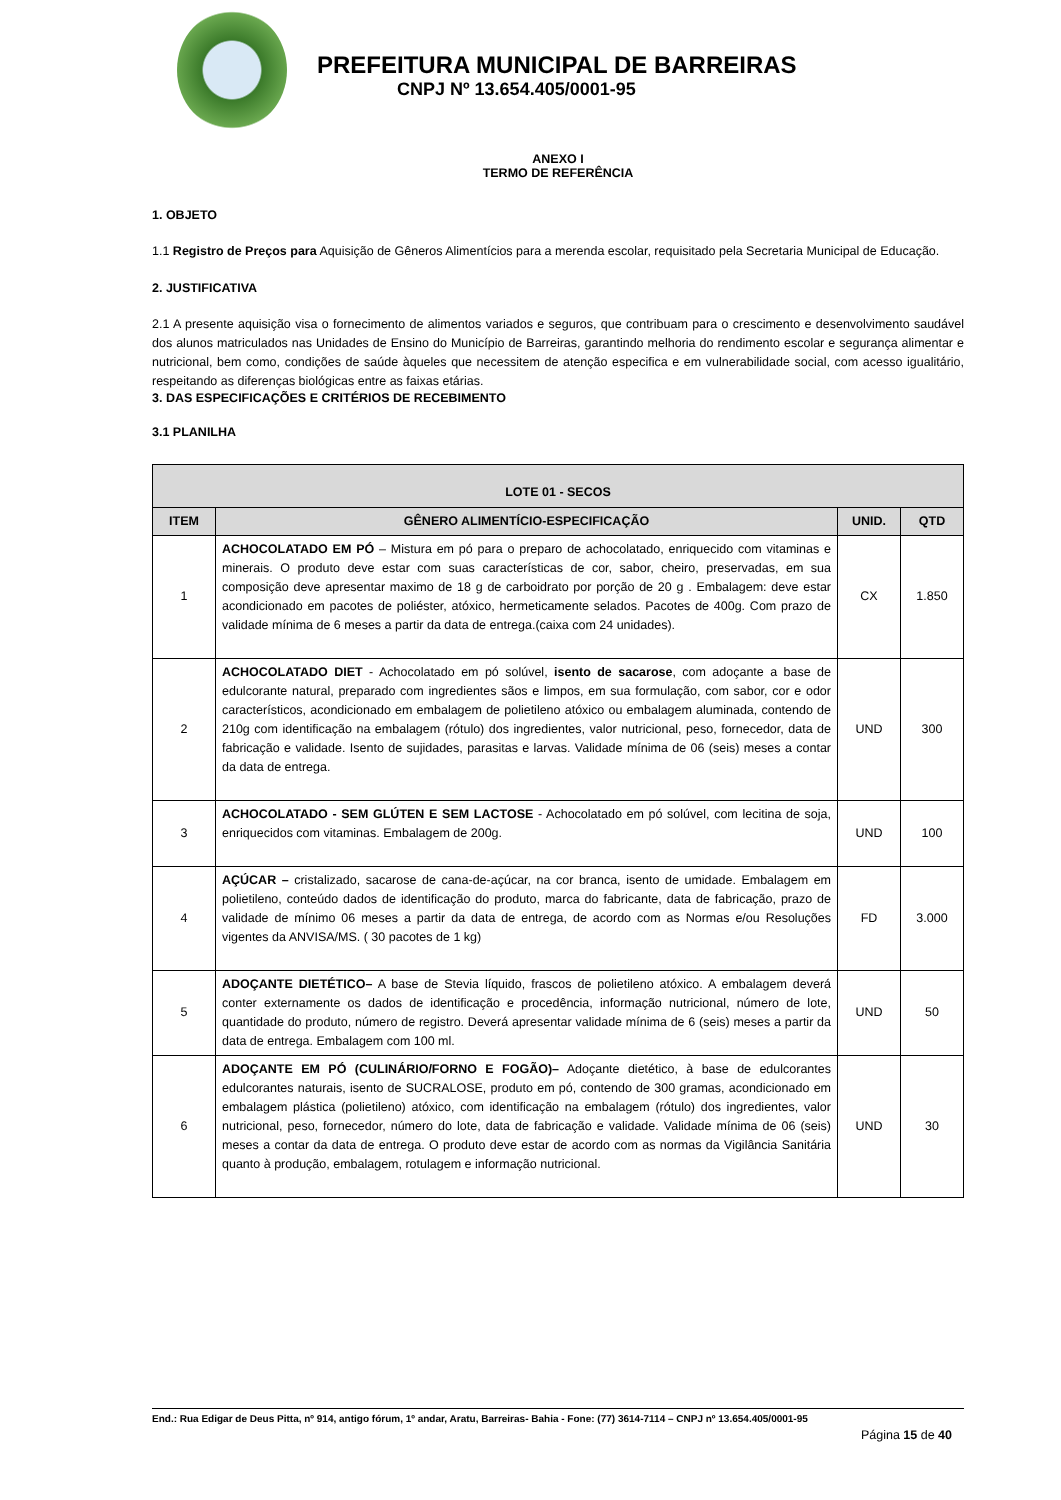PREFEITURA MUNICIPAL DE BARREIRAS
CNPJ Nº 13.654.405/0001-95
ANEXO I
TERMO DE REFERÊNCIA
1. OBJETO
1.1 Registro de Preços para Aquisição de Gêneros Alimentícios para a merenda escolar, requisitado pela Secretaria Municipal de Educação.
2. JUSTIFICATIVA
2.1 A presente aquisição visa o fornecimento de alimentos variados e seguros, que contribuam para o crescimento e desenvolvimento saudável dos alunos matriculados nas Unidades de Ensino do Município de Barreiras, garantindo melhoria do rendimento escolar e segurança alimentar e nutricional, bem como, condições de saúde àqueles que necessitem de atenção especifica e em vulnerabilidade social, com acesso igualitário, respeitando as diferenças biológicas entre as faixas etárias.
3. DAS ESPECIFICAÇÕES E CRITÉRIOS DE RECEBIMENTO
3.1 PLANILHA
| LOTE 01 - SECOS | | | |
| --- | --- | --- | --- |
| ITEM | GÊNERO ALIMENTÍCIO-ESPECIFICAÇÃO | UNID. | QTD |
| 1 | ACHOCOLATADO EM PÓ – Mistura em pó para o preparo de achocolatado, enriquecido com vitaminas e minerais. O produto deve estar com suas características de cor, sabor, cheiro, preservadas, em sua composição deve apresentar maximo de 18 g de carboidrato por porção de 20 g . Embalagem: deve estar acondicionado em pacotes de poliéster, atóxico, hermeticamente selados. Pacotes de 400g. Com prazo de validade mínima de 6 meses a partir da data de entrega.(caixa com 24 unidades). | CX | 1.850 |
| 2 | ACHOCOLATADO DIET - Achocolatado em pó solúvel, isento de sacarose , com adoçante a base de edulcorante natural, preparado com ingredientes sãos e limpos, em sua formulação, com sabor, cor e odor característicos, acondicionado em embalagem de polietileno atóxico ou embalagem aluminada, contendo de 210g com identificação na embalagem (rótulo) dos ingredientes, valor nutricional, peso, fornecedor, data de fabricação e validade. Isento de sujidades, parasitas e larvas. Validade mínima de 06 (seis) meses a contar da data de entrega. | UND | 300 |
| 3 | ACHOCOLATADO - SEM GLÚTEN E SEM LACTOSE - Achocolatado em pó solúvel, com lecitina de soja, enriquecidos com vitaminas. Embalagem de 200g. | UND | 100 |
| 4 | AÇÚCAR – cristalizado, sacarose de cana-de-açúcar, na cor branca, isento de umidade. Embalagem em polietileno, conteúdo dados de identificação do produto, marca do fabricante, data de fabricação, prazo de validade de mínimo 06 meses a partir da data de entrega, de acordo com as Normas e/ou Resoluções vigentes da ANVISA/MS. ( 30 pacotes de 1 kg) | FD | 3.000 |
| 5 | ADOÇANTE DIETÉTICO– A base de Stevia líquido, frascos de polietileno atóxico. A embalagem deverá conter externamente os dados de identificação e procedência, informação nutricional, número de lote, quantidade do produto, número de registro. Deverá apresentar validade mínima de 6 (seis) meses a partir da data de entrega. Embalagem com 100 ml. | UND | 50 |
| 6 | ADOÇANTE EM PÓ (CULINÁRIO/FORNO E FOGÃO)– Adoçante dietético, à base de edulcorantes edulcorantes naturais, isento de SUCRALOSE, produto em pó, contendo de 300 gramas, acondicionado em embalagem plástica (polietileno) atóxico, com identificação na embalagem (rótulo) dos ingredientes, valor nutricional, peso, fornecedor, número do lote, data de fabricação e validade. Validade mínima de 06 (seis) meses a contar da data de entrega. O produto deve estar de acordo com as normas da Vigilância Sanitária quanto à produção, embalagem, rotulagem e informação nutricional. | UND | 30 |
End.: Rua Edigar de Deus Pitta, nº 914, antigo fórum, 1º andar, Aratu, Barreiras- Bahia - Fone: (77) 3614-7114 – CNPJ nº 13.654.405/0001-95
Página 15 de 40